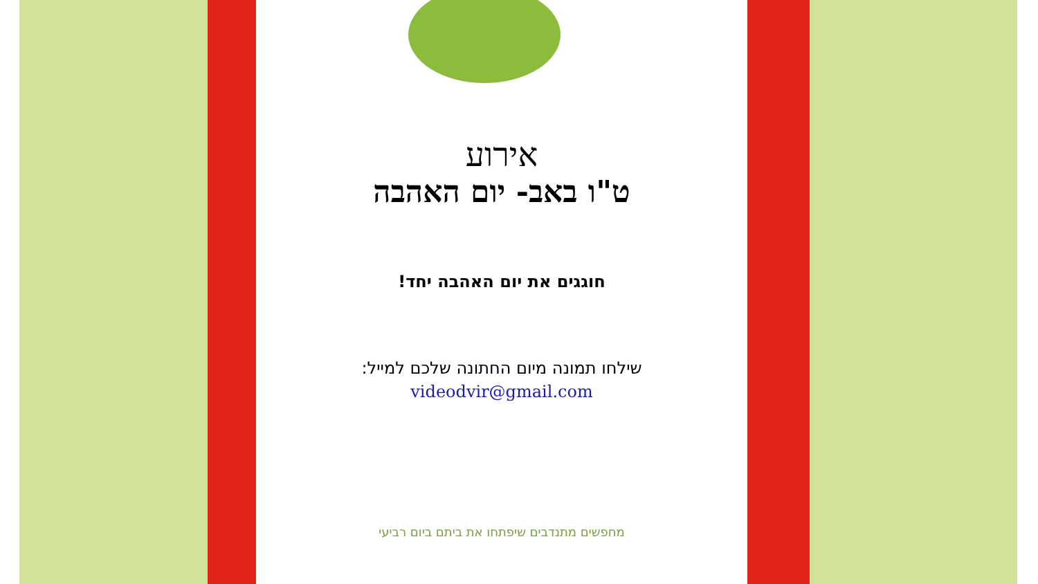אירוע
ט"ו באב- יום האהבה
חוגגים את יום האהבה יחד!
שילחו תמונה מיום החתונה שלכם למייל:
videodvir@gmail.com
מחפשים מתנדבים שיפתחו את ביתם ביום רביעי